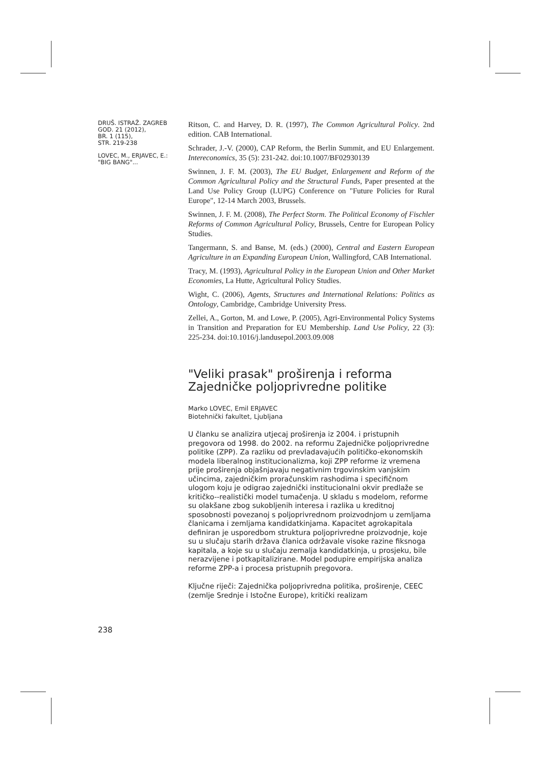DRUŠ. ISTRAŽ. ZAGREB
GOD. 21 (2012),
BR. 1 (115),
STR. 219-238
LOVEC, M., ERJAVEC, E.:
"BIG BANG"...
Ritson, C. and Harvey, D. R. (1997), The Common Agricultural Policy. 2nd edition. CAB International.
Schrader, J.-V. (2000), CAP Reform, the Berlin Summit, and EU Enlargement. Intereconomics, 35 (5): 231-242. doi:10.1007/BF02930139
Swinnen, J. F. M. (2003), The EU Budget, Enlargement and Reform of the Common Agricultural Policy and the Structural Funds, Paper presented at the Land Use Policy Group (LUPG) Conference on "Future Policies for Rural Europe", 12-14 March 2003, Brussels.
Swinnen, J. F. M. (2008), The Perfect Storm. The Political Economy of Fischler Reforms of Common Agricultural Policy, Brussels, Centre for European Policy Studies.
Tangermann, S. and Banse, M. (eds.) (2000), Central and Eastern European Agriculture in an Expanding European Union, Wallingford, CAB International.
Tracy, M. (1993), Agricultural Policy in the European Union and Other Market Economies, La Hutte, Agricultural Policy Studies.
Wight, C. (2006), Agents, Structures and International Relations: Politics as Ontology, Cambridge, Cambridge University Press.
Zellei, A., Gorton, M. and Lowe, P. (2005), Agri-Environmental Policy Systems in Transition and Preparation for EU Membership. Land Use Policy, 22 (3): 225-234. doi:10.1016/j.landusepol.2003.09.008
"Veliki prasak" proširenja i reforma Zajedničke poljoprivredne politike
Marko LOVEC, Emil ERJAVEC
Biotehnički fakultet, Ljubljana
U članku se analizira utjecaj proširenja iz 2004. i pristupnih pregovora od 1998. do 2002. na reformu Zajedničke poljoprivredne politike (ZPP). Za razliku od prevladavajućih političko-ekonomskih modela liberalnog institucionalizma, koji ZPP reforme iz vremena prije proširenja objašnjavaju negativnim trgovinskim vanjskim učincima, zajedničkim proračunskim rashodima i specifičnom ulogom koju je odigrao zajednički institucionalni okvir predlaže se kritičko-‑realistički model tumačenja. U skladu s modelom, reforme su olakšane zbog sukobljenih interesa i razlika u kreditnoj sposobnosti povezanoj s poljoprivrednom proizvodnjom u zemljama članicama i zemljama kandidatkinjama. Kapacitet agrokapitala definiran je usporedbom struktura poljoprivredne proizvodnje, koje su u slučaju starih država članica održavale visoke razine fiksnoga kapitala, a koje su u slučaju zemalja kandidatkinja, u prosjeku, bile nerazvijene i potkapitalizirane. Model podupire empirijska analiza reforme ZPP-a i procesa pristupnih pregovora.
Ključne riječi: Zajednička poljoprivredna politika, proširenje, CEEC (zemlje Srednje i Istočne Europe), kritički realizam
238